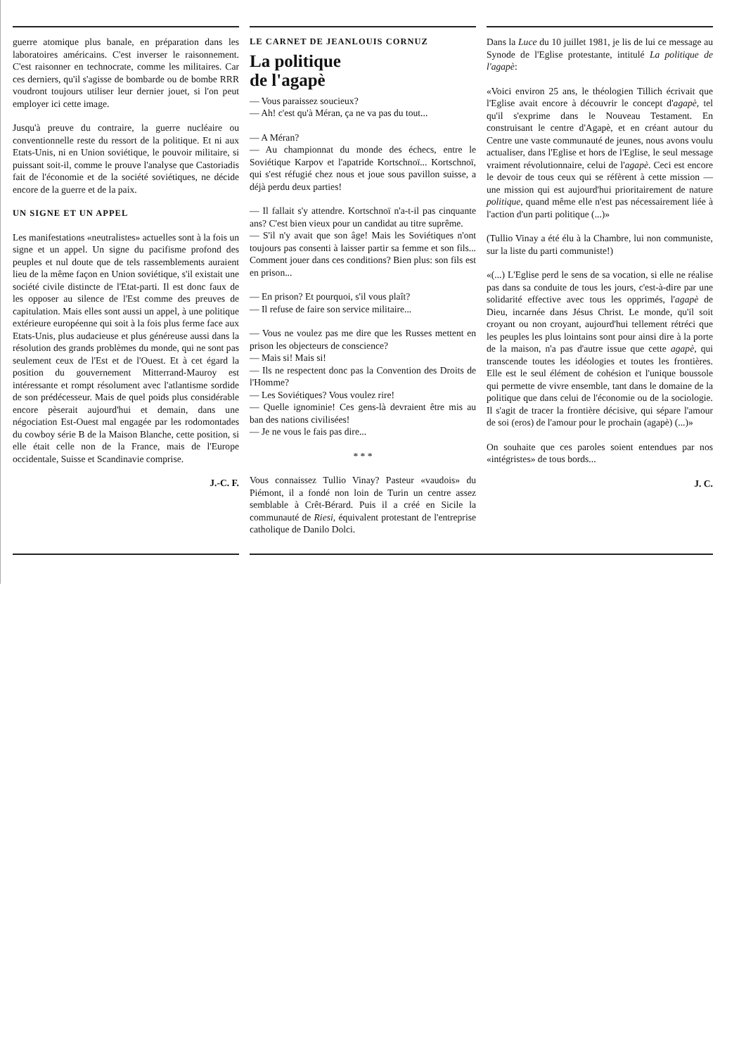guerre atomique plus banale, en préparation dans les laboratoires américains. C'est inverser le raisonnement. C'est raisonner en technocrate, comme les militaires. Car ces derniers, qu'il s'agisse de bombarde ou de bombe RRR voudront toujours utiliser leur dernier jouet, si l'on peut employer ici cette image.
Jusqu'à preuve du contraire, la guerre nucléaire ou conventionnelle reste du ressort de la politique. Et ni aux Etats-Unis, ni en Union soviétique, le pouvoir militaire, si puissant soit-il, comme le prouve l'analyse que Castoriadis fait de l'économie et de la société soviétiques, ne décide encore de la guerre et de la paix.
UN SIGNE ET UN APPEL
Les manifestations «neutralistes» actuelles sont à la fois un signe et un appel. Un signe du pacifisme profond des peuples et nul doute que de tels rassemblements auraient lieu de la même façon en Union soviétique, s'il existait une société civile distincte de l'Etat-parti. Il est donc faux de les opposer au silence de l'Est comme des preuves de capitulation. Mais elles sont aussi un appel, à une politique extérieure européenne qui soit à la fois plus ferme face aux Etats-Unis, plus audacieuse et plus généreuse aussi dans la résolution des grands problèmes du monde, qui ne sont pas seulement ceux de l'Est et de l'Ouest. Et à cet égard la position du gouvernement Mitterrand-Mauroy est intéressante et rompt résolument avec l'atlantisme sordide de son prédécesseur. Mais de quel poids plus considérable encore pèserait aujourd'hui et demain, dans une négociation Est-Ouest mal engagée par les rodomontades du cowboy série B de la Maison Blanche, cette position, si elle était celle non de la France, mais de l'Europe occidentale, Suisse et Scandinavie comprise.
J.-C. F.
LE CARNET DE JEANLOUIS CORNUZ
La politique
de l'agapè
— Vous paraissez soucieux?
— Ah! c'est qu'à Méran, ça ne va pas du tout...
— A Méran?
— Au championnat du monde des échecs, entre le Soviétique Karpov et l'apatride Kortschnoï... Kortschnoï, qui s'est réfugié chez nous et joue sous pavillon suisse, a déjà perdu deux parties!
— Il fallait s'y attendre. Kortschnoï n'a-t-il pas cinquante ans? C'est bien vieux pour un candidat au titre suprême.
— S'il n'y avait que son âge! Mais les Soviétiques n'ont toujours pas consenti à laisser partir sa femme et son fils... Comment jouer dans ces conditions? Bien plus: son fils est en prison...
— En prison? Et pourquoi, s'il vous plaît?
— Il refuse de faire son service militaire...
— Vous ne voulez pas me dire que les Russes mettent en prison les objecteurs de conscience?
— Mais si! Mais si!
— Ils ne respectent donc pas la Convention des Droits de l'Homme?
— Les Soviétiques? Vous voulez rire!
— Quelle ignominie! Ces gens-là devraient être mis au ban des nations civilisées!
— Je ne vous le fais pas dire...
* * *
Vous connaissez Tullio Vinay? Pasteur «vaudois» du Piémont, il a fondé non loin de Turin un centre assez semblable à Crêt-Bérard. Puis il a créé en Sicile la communauté de Riesi, équivalent protestant de l'entreprise catholique de Danilo Dolci.
Dans la Luce du 10 juillet 1981, je lis de lui ce message au Synode de l'Eglise protestante, intitulé La politique de l'agapè:
«Voici environ 25 ans, le théologien Tillich écrivait que l'Eglise avait encore à découvrir le concept d'agapè, tel qu'il s'exprime dans le Nouveau Testament. En construisant le centre d'Agapè, et en créant autour du Centre une vaste communauté de jeunes, nous avons voulu actualiser, dans l'Eglise et hors de l'Eglise, le seul message vraiment révolutionnaire, celui de l'agapè. Ceci est encore le devoir de tous ceux qui se réfèrent à cette mission — une mission qui est aujourd'hui prioritairement de nature politique, quand même elle n'est pas nécessairement liée à l'action d'un parti politique (...)»
(Tullio Vinay a été élu à la Chambre, lui non communiste, sur la liste du parti communiste!)
«(...) L'Eglise perd le sens de sa vocation, si elle ne réalise pas dans sa conduite de tous les jours, c'est-à-dire par une solidarité effective avec tous les opprimés, l'agapè de Dieu, incarnée dans Jésus Christ. Le monde, qu'il soit croyant ou non croyant, aujourd'hui tellement rétréci que les peuples les plus lointains sont pour ainsi dire à la porte de la maison, n'a pas d'autre issue que cette agapè, qui transcende toutes les idéologies et toutes les frontières. Elle est le seul élément de cohésion et l'unique boussole qui permette de vivre ensemble, tant dans le domaine de la politique que dans celui de l'économie ou de la sociologie. Il s'agit de tracer la frontière décisive, qui sépare l'amour de soi (eros) de l'amour pour le prochain (agapè) (...)»
On souhaite que ces paroles soient entendues par nos «intégristes» de tous bords...
J. C.